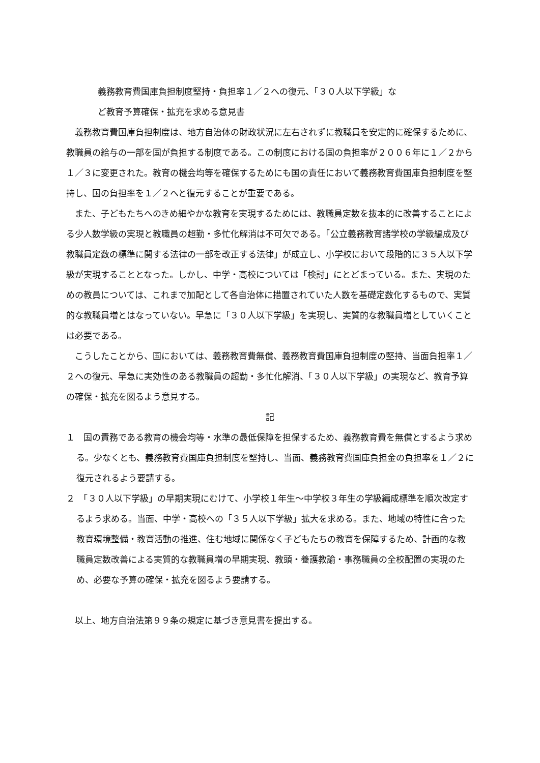義務教育費国庫負担制度堅持・負担率１／２への復元、「３０人以下学級」な
ど教育予算確保・拡充を求める意見書
義務教育費国庫負担制度は、地方自治体の財政状況に左右されずに教職員を安定的に確保するために、教職員の給与の一部を国が負担する制度である。この制度における国の負担率が２００６年に１／２から１／３に変更された。教育の機会均等を確保するためにも国の責任において義務教育費国庫負担制度を堅持し、国の負担率を１／２へと復元することが重要である。
また、子どもたちへのきめ細やかな教育を実現するためには、教職員定数を抜本的に改善することによる少人数学級の実現と教職員の超勤・多忙化解消は不可欠である。「公立義務教育諸学校の学級編成及び教職員定数の標準に関する法律の一部を改正する法律」が成立し、小学校において段階的に３５人以下学級が実現することとなった。しかし、中学・高校については「検討」にとどまっている。また、実現のための教員については、これまで加配として各自治体に措置されていた人数を基礎定数化するもので、実質的な教職員増とはなっていない。早急に「３０人以下学級」を実現し、実質的な教職員増としていくことは必要である。
こうしたことから、国においては、義務教育費無償、義務教育費国庫負担制度の堅持、当面負担率１／２への復元、早急に実効性のある教職員の超勤・多忙化解消、「３０人以下学級」の実現など、教育予算の確保・拡充を図るよう意見する。
記
１　国の責務である教育の機会均等・水準の最低保障を担保するため、義務教育費を無償とするよう求める。少なくとも、義務教育費国庫負担制度を堅持し、当面、義務教育費国庫負担金の負担率を１／２に復元されるよう要請する。
２　「３０人以下学級」の早期実現にむけて、小学校１年生～中学校３年生の学級編成標準を順次改定するよう求める。当面、中学・高校への「３５人以下学級」拡大を求める。また、地域の特性に合った教育環境整備・教育活動の推進、住む地域に関係なく子どもたちの教育を保障するため、計画的な教職員定数改善による実質的な教職員増の早期実現、教頭・養護教諭・事務職員の全校配置の実現のため、必要な予算の確保・拡充を図るよう要請する。
以上、地方自治法第９９条の規定に基づき意見書を提出する。